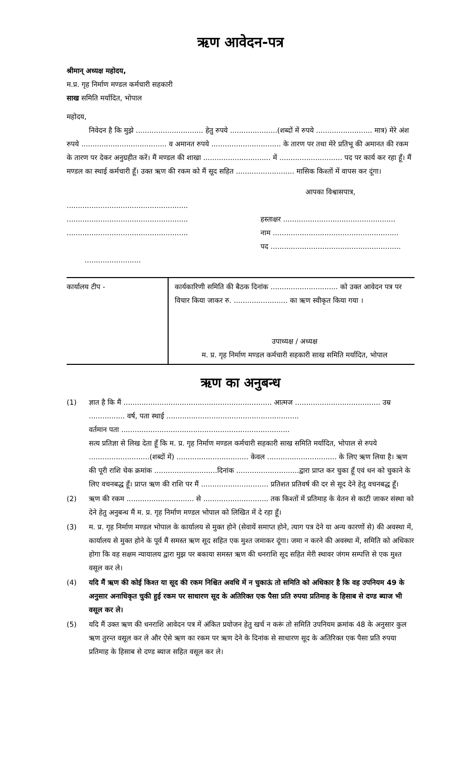ऋण आवेदन-पत्र
श्रीमान् अध्यक्ष महोदय,
म.प्र. गृह निर्माण मण्डल कर्मचारी सहकारी
साख समिति मर्यादित, भोपाल
महोदय,
निवेदन है कि मुझे .............................. हेतु रुपये .....................(शब्दों में रुपये ......................... मात्र) मेरे अंश रुपये ...................................... व अमानत रुपये ............................... के तारण पर तथा मेरे प्रतिभू की अमानत की रकम के तारण पर देकर अनुग्रहीत करें। मैं मण्डल की शाखा .............................. में ............................ पद पर कार्य कर रहा हूँ। मैं मण्डल का स्थाई कर्मचारी हूँ। उक्त ऋण की रकम को मैं सूद सहित .......................... मासिक किश्तों में वापस कर दूंगा।
......................................................
......................................................
......................................................
.........................
आपका विश्वासपात्र,
हस्ताक्षर ..................................................
नाम ........................................................
पद ..........................................................
कार्यालय टीप - कार्यकारिणी समिति की बैठक दिनांक .............................. को उक्त आवेदन पत्र पर विचार किया जाकर रु. ........................ का ऋण स्वीकृत किया गया ।
उपाध्यक्ष / अध्यक्ष
म. प्र. गृह निर्माण मण्डल कर्मचारी सहकारी साख समिति मर्यादित, भोपाल
ऋण का अनुबन्ध
(1) ज्ञात है कि मैं .................................................................. आत्मज ...................................... उम्र ................ वर्ष, पता स्थाई ...........................................................
वर्तमान पता ...........................................................................
सत्य प्रतिज्ञा से लिख देता हूँ कि म. प्र. गृह निर्माण मण्डल कर्मचारी सहकारी साख समिति मर्यादित, भोपाल से रुपये ...........................(शब्दों में) ................................ केवल ............................... के लिए ऋण लिया है। ऋण की पूरी राशि चेक क्रमांक ............................दिनांक ............................द्वारा प्राप्त कर चुका हूँ एवं धन को चुकाने के लिए वचनबद्ध हूँ। प्राप्त ऋण की राशि पर मैं .............................. प्रतिशत प्रतिवर्ष की दर से सूद देने हेतु वचनबद्ध हूँ।
(2) ऋण की रकम .............................. से ............................. तक किश्तों में प्रतिमाह के वेतन से काटी जाकर संस्था को देने हेतु अनुबन्ध मैं म. प्र. गृह निर्माण मण्डल भोपाल को लिखित में दे रहा हूँ।
(3) म. प्र. गृह निर्माण मण्डल भोपाल के कार्यालय से मुक्त होने (सेवायें समाप्त होने, त्याग पत्र देने या अन्य कारणों से) की अवस्था में, कार्यालय से मुक्त होने के पूर्व मैं समस्त ऋण सूद सहित एक मुश्त जमाकर दूंगा। जमा न करने की अवस्था में, समिति को अधिकार होगा कि वह सक्षम न्यायालय द्वारा मुझ पर बकाया समस्त ऋण की धनराशि सूद सहित मेरी स्थावर जंगम सम्पत्ति से एक मुश्त वसूल कर ले।
(4) यदि मैं ऋण की कोई किश्त या सूद की रकम निश्चित अवधि में न चुकाऊं तो समिति को अधिकार है कि वह उपनियम 49 के अनुसार अनाधिकृत चुकी हुई रकम पर साधारण सूद के अतिरिक्त एक पैसा प्रति रुपया प्रतिमाह के हिसाब से दण्ड ब्याज भी वसूल कर ले।
(5) यदि मैं उक्त ऋण की धनराशि आवेदन पत्र में अंकित प्रयोजन हेतु खर्च न करूं तो समिति उपनियम क्रमांक 48 के अनुसार कुल ऋण तुरन्त वसूल कर ले और ऐसे ऋण का रकम पर ऋण देने के दिनांक से साधारण सूद के अतिरिक्त एक पैसा प्रति रुपया प्रतिमाह के हिसाब से दण्ड ब्याज सहित वसूल कर ले।